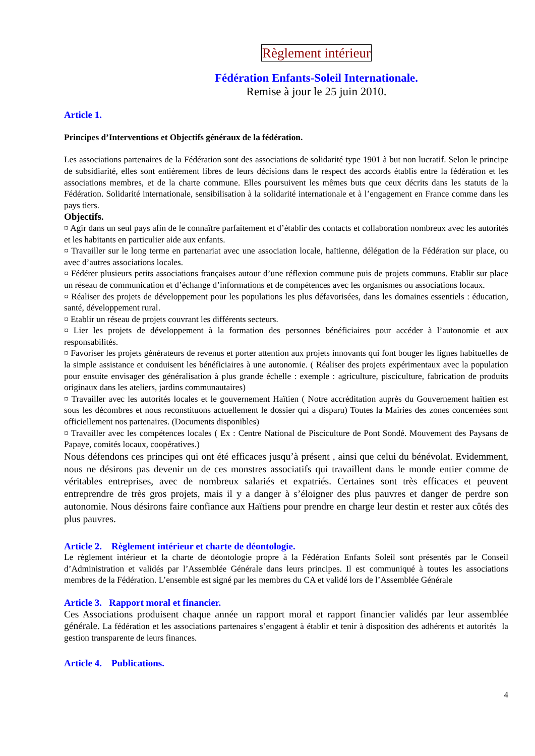Règlement intérieur
Fédération Enfants-Soleil Internationale.
Remise à jour le 25 juin 2010.
Article 1.
Principes d’Interventions et Objectifs généraux de la fédération.
Les associations partenaires de la Fédération sont des associations de solidarité type 1901 à but non lucratif. Selon le principe de subsidiarité, elles sont entièrement libres de leurs décisions dans le respect des accords établis entre la fédération et les associations membres, et de la charte commune. Elles poursuivent les mêmes buts que ceux décrits dans les statuts de la Fédération. Solidarité internationale, sensibilisation à la solidarité internationale et à l’engagement en France comme dans les pays tiers.
Objectifs.
¤ Agir dans un seul pays afin de le connaître parfaitement et d’établir des contacts et collaboration nombreux avec les autorités et les habitants en particulier aide aux enfants.
¤ Travailler sur le long terme en partenariat avec une association locale, haïtienne, délégation de la Fédération sur place, ou avec d’autres associations locales.
¤ Fédérer plusieurs petits associations françaises autour d’une réflexion commune puis de projets communs. Etablir sur place un réseau de communication et d’échange d’informations et de compétences avec les organismes ou associations locaux.
¤ Réaliser des projets de développement pour les populations les plus défavorisées, dans les domaines essentiels : éducation, santé, développement rural.
¤ Etablir un réseau de projets couvrant les différents secteurs.
¤ Lier les projets de développement à la formation des personnes bénéficiaires pour accéder à l’autonomie et aux responsabilités.
¤ Favoriser les projets générateurs de revenus et porter attention aux projets innovants qui font bouger les lignes habituelles de la simple assistance et conduisent les bénéficiaires à une autonomie. ( Réaliser des projets expérimentaux avec la population pour ensuite envisager des généralisation à plus grande échelle : exemple : agriculture, pisciculture, fabrication de produits originaux dans les ateliers, jardins communautaires)
¤ Travailler avec les autorités locales et le gouvernement Haïtien ( Notre accréditation auprès du Gouvernement haïtien est sous les décombres et nous reconstituons actuellement le dossier qui a disparu) Toutes la Mairies des zones concernées sont officiellement nos partenaires. (Documents disponibles)
¤ Travailler avec les compétences locales ( Ex : Centre National de Pisciculture de Pont Sondé. Mouvement des Paysans de Papaye, comités locaux, coopératives.)
Nous défendons ces principes qui ont été efficaces jusqu’à présent , ainsi que celui du bénévolat. Evidemment, nous ne désirons pas devenir un de ces monstres associatifs qui travaillent dans le monde entier comme de véritables entreprises, avec de nombreux salariés et expatriés. Certaines sont très efficaces et peuvent entreprendre de très gros projets, mais il y a danger à s’éloigner des plus pauvres et danger de perdre son autonomie. Nous désirons faire confiance aux Haïtiens pour prendre en charge leur destin et rester aux côtés des plus pauvres.
Article 2. Règlement intérieur et charte de déontologie.
Le règlement intérieur et la charte de déontologie propre à la Fédération Enfants Soleil sont présentés par le Conseil d’Administration et validés par l’Assemblée Générale dans leurs principes. Il est communiqué à toutes les associations membres de la Fédération. L’ensemble est signé par les membres du CA et validé lors de l’Assemblée Générale
Article 3. Rapport moral et financier.
Ces Associations produisent chaque année un rapport moral et rapport financier validés par leur assemblée générale. La fédération et les associations partenaires s’engagent à établir et tenir à disposition des adhérents et autorités la gestion transparente de leurs finances.
Article 4. Publications.
4